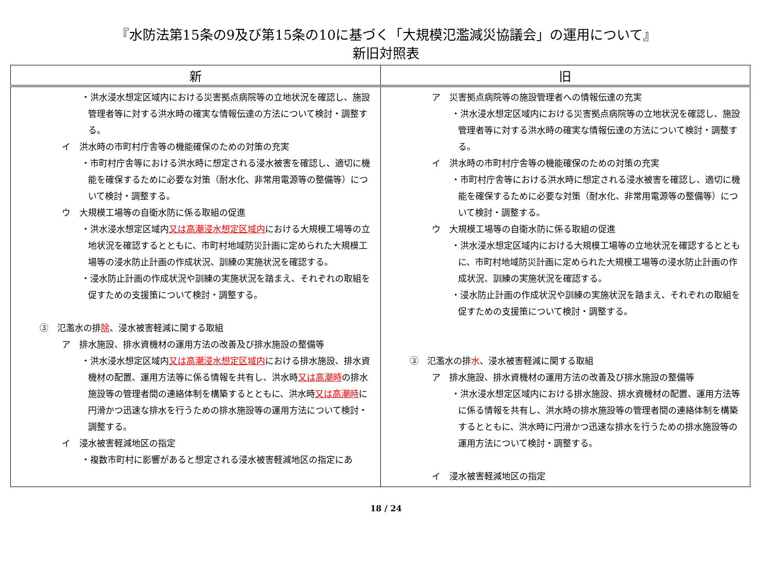『水防法第15条の9及び第15条の10に基づく「大規模氾濫減災協議会」の運用について』
新旧対照表
| 新 | 旧 |
| --- | --- |
| ・洪水浸水想定区域内における災害拠点病院等の立地状況を確認し、施設管理者等に対する洪水時の確実な情報伝達の方法について検討・調整する。 イ 洪水時の市町村庁舎等の機能確保のための対策の充実 ・市町村庁舎等における洪水時に想定される浸水被害を確認し、適切に機能を確保するために必要な対策（耐水化、非常用電源等の整備等）について検討・調整する。 ウ 大規模工場等の自衛水防に係る取組の促進 ・洪水浸水想定区域内 又は高潮浸水想定区域内 における大規模工場等の立地状況を確認するとともに、市町村地域防災計画に定められた大規模工場等の浸水防止計画の作成状況、訓練の実施状況を確認する。 ・浸水防止計画の作成状況や訓練の実施状況を踏まえ、それぞれの取組を促すための支援策について検討・調整する。 ③ 氾濫水の排 除 、浸水被害軽減に関する取組 ア 排水施設、排水資機材の運用方法の改善及び排水施設の整備等 ・洪水浸水想定区域内 又は高潮浸水想定区域内 における排水施設、排水資機材の配置、運用方法等に係る情報を共有し、洪水時 又は高潮時 の排水施設等の管理者間の連絡体制を構築するとともに、洪水時 又は高潮時 に円滑かつ迅速な排水を行うための排水施設等の運用方法について検討・調整する。 イ 浸水被害軽減地区の指定 ・複数市町村に影響があると想定される浸水被害軽減地区の指定にあ | ア 災害拠点病院等の施設管理者への情報伝達の充実 ・洪水浸水想定区域内における災害拠点病院等の立地状況を確認し、施設管理者等に対する洪水時の確実な情報伝達の方法について検討・調整する。 イ 洪水時の市町村庁舎等の機能確保のための対策の充実 ・市町村庁舎等における洪水時に想定される浸水被害を確認し、適切に機能を確保するために必要な対策（耐水化、非常用電源等の整備等）について検討・調整する。 ウ 大規模工場等の自衛水防に係る取組の促進 ・洪水浸水想定区域内における大規模工場等の立地状況を確認するとともに、市町村地域防災計画に定められた大規模工場等の浸水防止計画の作成状況、訓練の実施状況を確認する。 ・浸水防止計画の作成状況や訓練の実施状況を踏まえ、それぞれの取組を促すための支援策について検討・調整する。 ③ 氾濫水の排 水 、浸水被害軽減に関する取組 ア 排水施設、排水資機材の運用方法の改善及び排水施設の整備等 ・洪水浸水想定区域内における排水施設、排水資機材の配置、運用方法等に係る情報を共有し、洪水時の排水施設等の管理者間の連絡体制を構築するとともに、洪水時に円滑かつ迅速な排水を行うための排水施設等の運用方法について検討・調整する。 イ 浸水被害軽減地区の指定 |
18 / 24